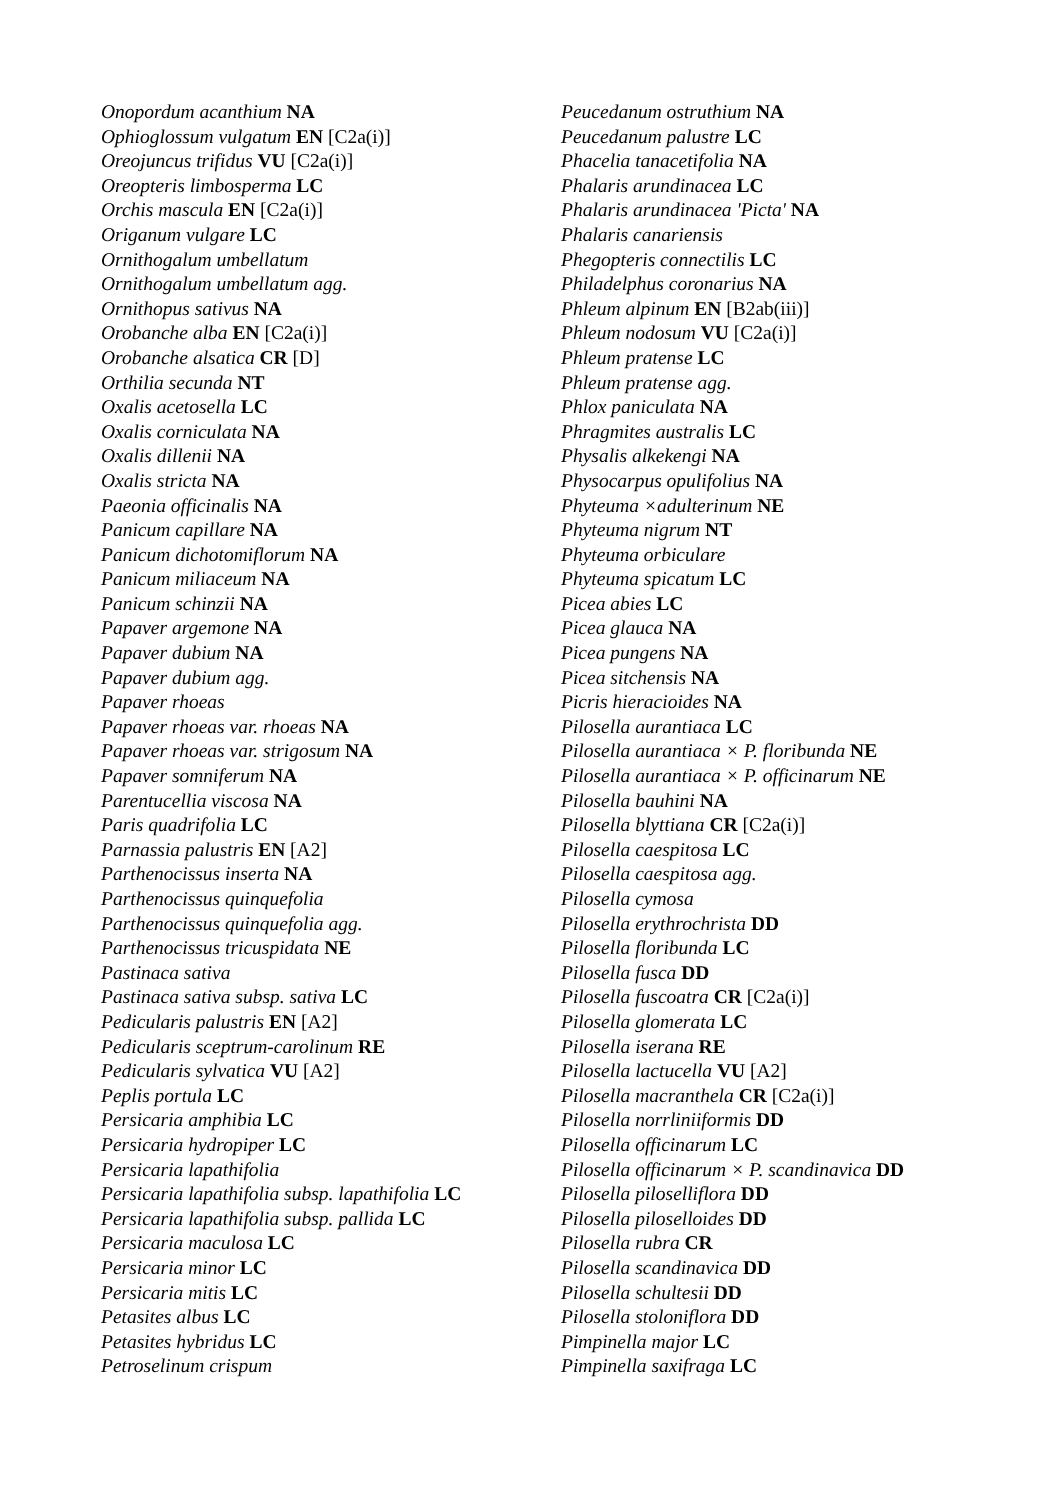Onopordum acanthium NA
Ophioglossum vulgatum EN [C2a(i)]
Oreojuncus trifidus VU [C2a(i)]
Oreopteris limbosperma LC
Orchis mascula EN [C2a(i)]
Origanum vulgare LC
Ornithogalum umbellatum
Ornithogalum umbellatum agg.
Ornithopus sativus NA
Orobanche alba EN [C2a(i)]
Orobanche alsatica CR [D]
Orthilia secunda NT
Oxalis acetosella LC
Oxalis corniculata NA
Oxalis dillenii NA
Oxalis stricta NA
Paeonia officinalis NA
Panicum capillare NA
Panicum dichotomiflorum NA
Panicum miliaceum NA
Panicum schinzii NA
Papaver argemone NA
Papaver dubium NA
Papaver dubium agg.
Papaver rhoeas
Papaver rhoeas var. rhoeas NA
Papaver rhoeas var. strigosum NA
Papaver somniferum NA
Parentucellia viscosa NA
Paris quadrifolia LC
Parnassia palustris EN [A2]
Parthenocissus inserta NA
Parthenocissus quinquefolia
Parthenocissus quinquefolia agg.
Parthenocissus tricuspidata NE
Pastinaca sativa
Pastinaca sativa subsp. sativa LC
Pedicularis palustris EN [A2]
Pedicularis sceptrum-carolinum RE
Pedicularis sylvatica VU [A2]
Peplis portula LC
Persicaria amphibia LC
Persicaria hydropiper LC
Persicaria lapathifolia
Persicaria lapathifolia subsp. lapathifolia LC
Persicaria lapathifolia subsp. pallida LC
Persicaria maculosa LC
Persicaria minor LC
Persicaria mitis LC
Petasites albus LC
Petasites hybridus LC
Petroselinum crispum
Peucedanum ostruthium NA
Peucedanum palustre LC
Phacelia tanacetifolia NA
Phalaris arundinacea LC
Phalaris arundinacea 'Picta' NA
Phalaris canariensis
Phegopteris connectilis LC
Philadelphus coronarius NA
Phleum alpinum EN [B2ab(iii)]
Phleum nodosum VU [C2a(i)]
Phleum pratense LC
Phleum pratense agg.
Phlox paniculata NA
Phragmites australis LC
Physalis alkekengi NA
Physocarpus opulifolius NA
Phyteuma ×adulterinum NE
Phyteuma nigrum NT
Phyteuma orbiculare
Phyteuma spicatum LC
Picea abies LC
Picea glauca NA
Picea pungens NA
Picea sitchensis NA
Picris hieracioides NA
Pilosella aurantiaca LC
Pilosella aurantiaca × P. floribunda NE
Pilosella aurantiaca × P. officinarum NE
Pilosella bauhini NA
Pilosella blyttiana CR [C2a(i)]
Pilosella caespitosa LC
Pilosella caespitosa agg.
Pilosella cymosa
Pilosella erythrochrista DD
Pilosella floribunda LC
Pilosella fusca DD
Pilosella fuscoatra CR [C2a(i)]
Pilosella glomerata LC
Pilosella iserana RE
Pilosella lactucella VU [A2]
Pilosella macranthela CR [C2a(i)]
Pilosella norrliniiformis DD
Pilosella officinarum LC
Pilosella officinarum × P. scandinavica DD
Pilosella piloselliflora DD
Pilosella piloselloides DD
Pilosella rubra CR
Pilosella scandinavica DD
Pilosella schultesii DD
Pilosella stoloniflora DD
Pimpinella major LC
Pimpinella saxifraga LC